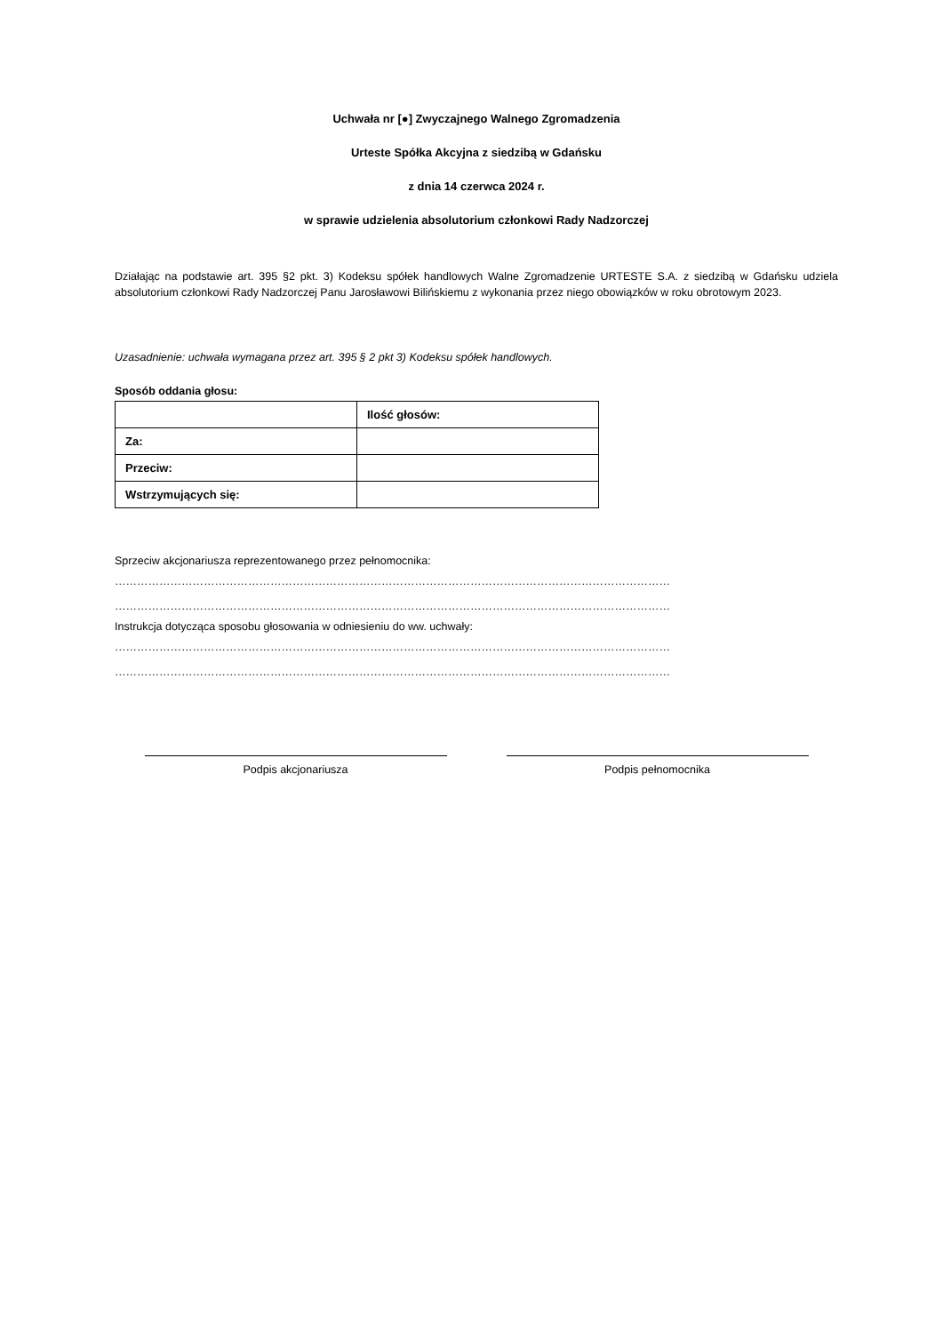Uchwała nr [●] Zwyczajnego Walnego Zgromadzenia
Urteste Spółka Akcyjna z siedzibą w Gdańsku
z dnia 14 czerwca 2024 r.
w sprawie udzielenia absolutorium członkowi Rady Nadzorczej
Działając na podstawie art. 395 §2 pkt. 3) Kodeksu spółek handlowych Walne Zgromadzenie URTESTE S.A. z siedzibą w Gdańsku udziela absolutorium członkowi Rady Nadzorczej Panu Jarosławowi Bilińskiemu z wykonania przez niego obowiązków w roku obrotowym 2023.
Uzasadnienie: uchwała wymagana przez art. 395 § 2 pkt 3) Kodeksu spółek handlowych.
Sposób oddania głosu:
| | Ilość głosów: |
| Za: | |
| Przeciw: | |
| Wstrzymujących się: | |
Sprzeciw akcjonariusza reprezentowanego przez pełnomocnika:
……………………………………………………………………………………………………………………………………
……………………………………………………………………………………………………………………………………
Instrukcja dotycząca sposobu głosowania w odniesieniu do ww. uchwały:
……………………………………………………………………………………………………………………………………
……………………………………………………………………………………………………………………………………
Podpis akcjonariusza Podpis pełnomocnika